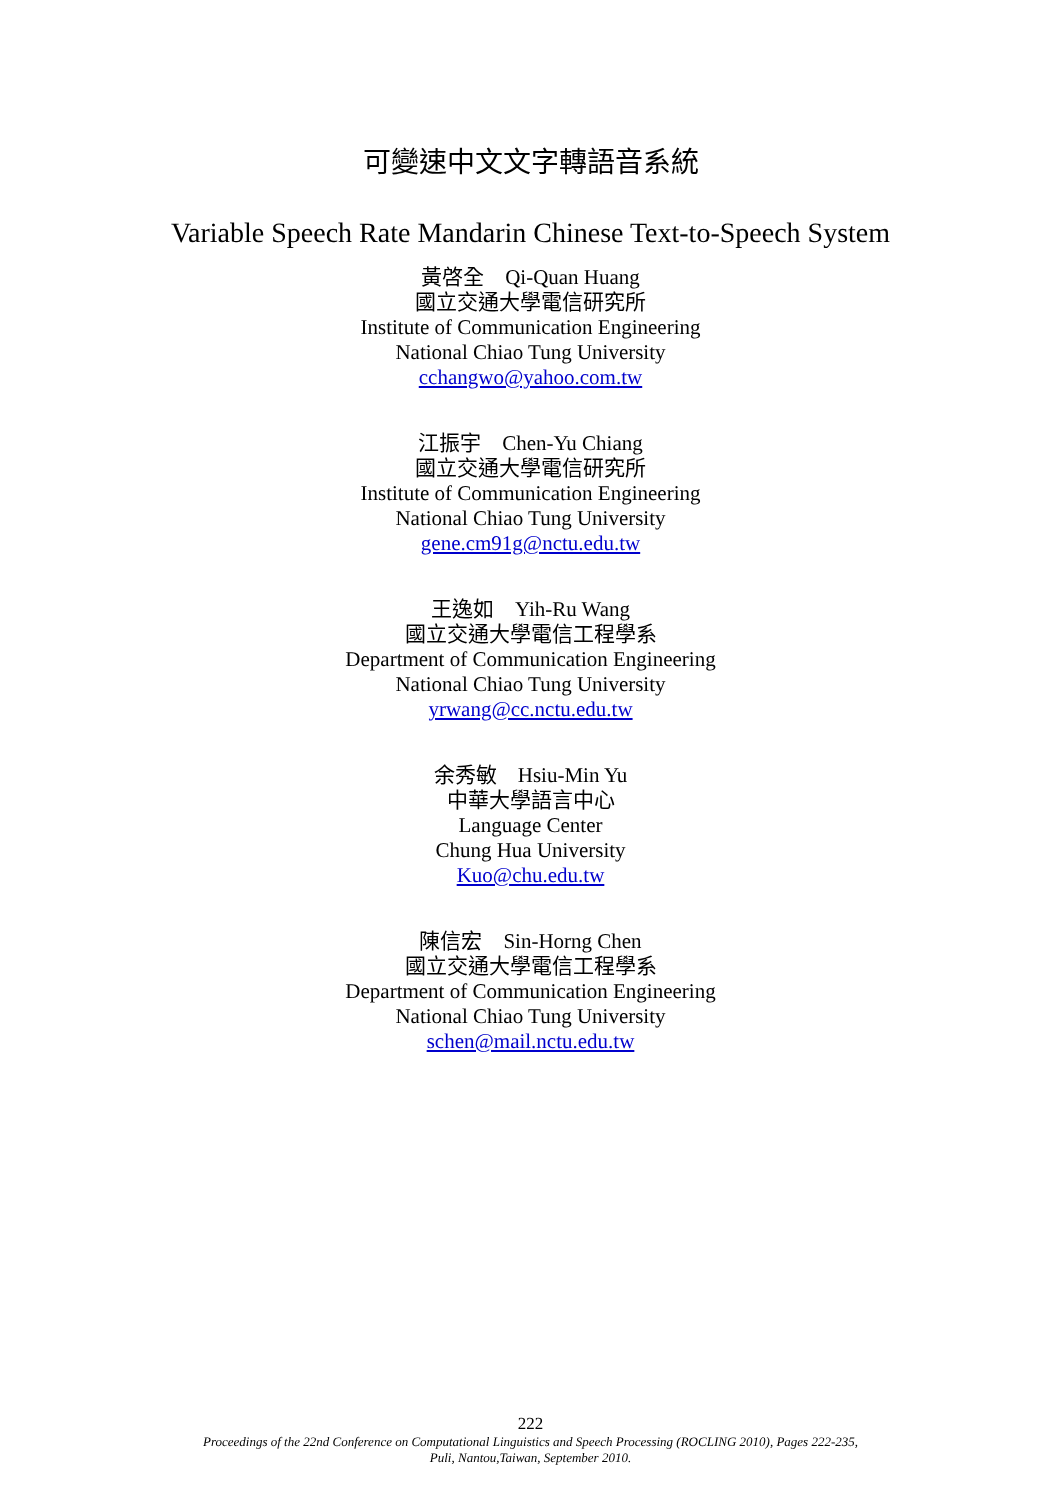可變速中文文字轉語音系統
Variable Speech Rate Mandarin Chinese Text-to-Speech System
黃啓全　Qi-Quan Huang
國立交通大學電信研究所
Institute of Communication Engineering
National Chiao Tung University
cchangwo@yahoo.com.tw
江振宇　Chen-Yu Chiang
國立交通大學電信研究所
Institute of Communication Engineering
National Chiao Tung University
gene.cm91g@nctu.edu.tw
王逸如　Yih-Ru Wang
國立交通大學電信工程學系
Department of Communication Engineering
National Chiao Tung University
yrwang@cc.nctu.edu.tw
余秀敏　Hsiu-Min Yu
中華大學語言中心
Language Center
Chung Hua University
Kuo@chu.edu.tw
陳信宏　Sin-Horng Chen
國立交通大學電信工程學系
Department of Communication Engineering
National Chiao Tung University
schen@mail.nctu.edu.tw
222
Proceedings of the 22nd Conference on Computational Linguistics and Speech Processing (ROCLING 2010), Pages 222-235,
Puli, Nantou,Taiwan, September 2010.